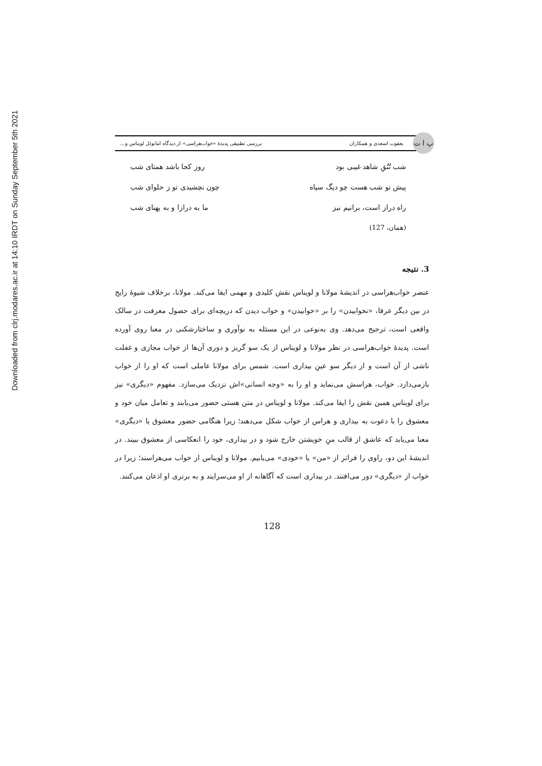Downloaded from clrj.modares.ac.ir at 14:10 IRDT on Sunday September 5th 2021
پ ا ت
یعقوب اسعدی و همکاران بررسی تطبیقی پدیدهٔ «خواب‌هراسی» از دیدگاه امانوئل لویناس و...
شب تُتُقِ شاهد غیبی بود روز کجا باشد همتای شب
پیش تو شب هست چو دیگ سیاه چون نچشیدی تو ز حلوای شب
راه دراز است، برانیم نیز ما به درازا و به پهنای شب
(همان، 127)
3. نتیجه
عنصر خواب‌هراسی در اندیشهٔ مولانا و لویناس نقش کلیدی و مهمی ایفا می‌کند. مولانا، برخلاف شیوهٔ رایج در بین دیگر عرفا، «نخوابیدن» را بر «خوابیدن» و خواب دیدن که دریچه‌ای برای حصول معرفت در سالک واقعی است، ترجیح می‌دهد. وی به‌نوعی در این مسئله به نوآوری و ساختارشکنی در معنا روی آورده است. پدیدهٔ خواب‌هراسی در نظر مولانا و لویناس از یک سو گریز و دوری آن‌ها از خواب مجازی و غفلت ناشی از آن است و از دیگر سو عینِ بیداری است. شمس برای مولانا عاملی است که او را از خواب بازمی‌دارد. خواب، هراسش می‌نماید و او را به «وجه انسانی»اش نزدیک می‌سازد. مفهوم «دیگری» نیز برای لویناس همین نقش را ایفا می‌کند. مولانا و لویناس در متن هستی حضور می‌یابند و تعامل میان خود و معشوق را با دعوت به بیداری و هراس از خواب شکل می‌دهند؛ زیرا هنگامی حضور معشوق یا «دیگری» معنا می‌یابد که عاشق از قالب منِ خویشتن خارج شود و در بیداری، خود را انعکاسی از معشوق ببیند. در اندیشهٔ این دو، راوی را فراتر از «من» یا «خودی» می‌یابیم. مولانا و لویناس از خواب می‌هراسند؛ زیرا در خواب از «دیگری» دور می‌افتند. در بیداری است که آگاهانه از او می‌سرایند و به برتری او اذعان می‌کنند.
128